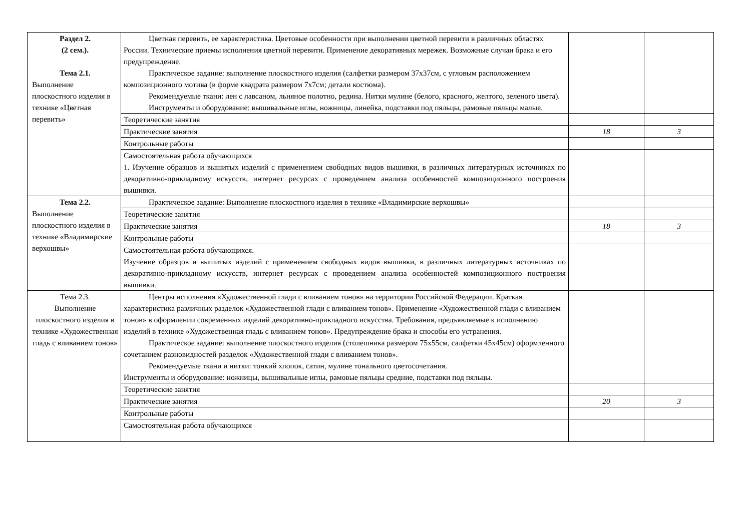| Раздел 2. (2 сем.). Тема 2.1. Выполнение плоскостного изделия в технике «Цветная перевить» | Цветная перевить, ее характеристика. Цветовые особенности при выполнении цветной перевити в различных областях России. Технические приемы исполнения цветной перевити. Применение декоративных мережек. Возможные случаи брака и его предупреждение. Практическое задание: выполнение плоскостного изделия (салфетки размером 37х37см, с угловым расположением композиционного мотива (в форме квадрата размером 7х7см; детали костюма). Рекомендуемые ткани: лен с лавсаном, льняное полотно, редина. Нитки мулине (белого, красного, желтого, зеленого цвета). Инструменты и оборудование: вышивальные иглы, ножницы, линейка, подставки под пяльцы, рамовые пяльцы малые. | | |
| | Теоретические занятия | | |
| | Практические занятия | 18 | 3 |
| | Контрольные работы | | |
| | Самостоятельная работа обучающихся 1. Изучение образцов и вышитых изделий с применением свободных видов вышивки, в различных литературных источниках по декоративно-прикладному искусств, интернет ресурсах с проведением анализа особенностей композиционного построения вышивки. | | |
| Тема 2.2. Выполнение плоскостного изделия в технике «Владимирские верхошвы» | Практическое задание: Выполнение плоскостного изделия в технике «Владимирские верхошвы» | | |
| | Теоретические занятия | | |
| | Практические занятия | 18 | 3 |
| | Контрольные работы | | |
| | Самостоятельная работа обучающихся. Изучение образцов и вышитых изделий с применением свободных видов вышивки, в различных литературных источниках по декоративно-прикладному искусств, интернет ресурсах с проведением анализа особенностей композиционного построения вышивки. | | |
| Тема 2.3. Выполнение плоскостного изделия в технике «Художественная гладь с вливанием тонов» | Центры исполнения «Художественной глади с вливанием тонов» на территории Российской Федерации. Краткая характеристика различных разделок «Художественной глади с вливанием тонов». Применение «Художественной глади с вливанием тонов» в оформлении современных изделий декоративно-прикладного искусства. Требования, предъявляемые к исполнению изделий в технике «Художественная гладь с вливанием тонов». Предупреждение брака и способы его устранения. Практическое задание: выполнение плоскостного изделия (столешника размером 75х55см, салфетки 45х45см) оформленного сочетанием разновидностей разделок «Художественной глади с вливанием тонов». Рекомендуемые ткани и нитки: тонкий хлопок, сатин, мулине тонального цветосочетания. Инструменты и оборудование: ножницы, вышивальные иглы, рамовые пяльцы средние, подставки под пяльцы. | | |
| | Теоретические занятия | | |
| | Практические занятия | 20 | 3 |
| | Контрольные работы | | |
| | Самостоятельная работа обучающихся | | |